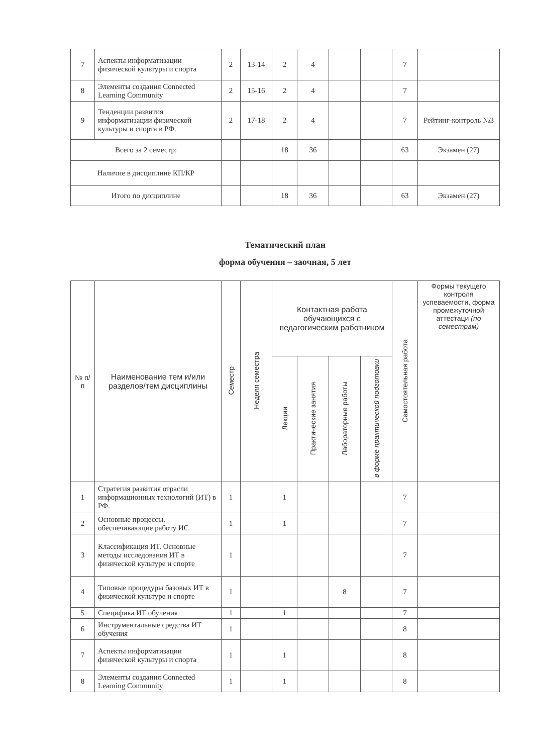| 7 | Аспекты информатизации физической культуры и спорта | 2 | 13-14 | 2 | 4 | | | 7 | |
| 8 | Элементы создания Connected Learning Community | 2 | 15-16 | 2 | 4 | | | 7 | |
| 9 | Тенденции развития информатизации физической культуры и спорта в РФ. | 2 | 17-18 | 2 | 4 | | | 7 | Рейтинг-контроль №3 |
| Всего за 2 семестр: | | | | 18 | 36 | | | 63 | Экзамен (27) |
| Наличие в дисциплине КП/КР | | | | | | | | | |
| Итого по дисциплине | | | | 18 | 36 | | | 63 | Экзамен (27) |
Тематический план
форма обучения – заочная, 5 лет
| № п/п | Наименование тем и/или разделов/тем дисциплины | Семестр | Неделя семестра | Контактная работа обучающихся с педагогическим работником | | | | Самостоятельная работа | Формы текущего контроля успеваемости, форма промежуточной аттестаци (по семестрам) |
| --- | --- | --- | --- | --- | --- | --- | --- | --- | --- |
| | | | | Лекции | Практические занятия | Лабораторные работы | в форме практической подготовки | | |
| 1 | Стратегия развития отрасли информационных технологий (ИТ) в РФ. | 1 | | 1 | | | | 7 | |
| 2 | Основные процессы, обеспечивающие работу ИС | 1 | | 1 | | | | 7 | |
| 3 | Классификация ИТ. Основные методы исследования ИТ в физической культуре и спорте | 1 | | | | | | 7 | |
| 4 | Типовые процедуры базовых ИТ в физической культуре и спорте | 1 | | | | 8 | | 7 | |
| 5 | Специфика ИТ обучения | 1 | | 1 | | | | 7 | |
| 6 | Инструментальные средства ИТ обучения | 1 | | | | | | 8 | |
| 7 | Аспекты информатизации физической культуры и спорта | 1 | | 1 | | | | 8 | |
| 8 | Элементы создания Connected Learning Community | 1 | | 1 | | | | 8 | |